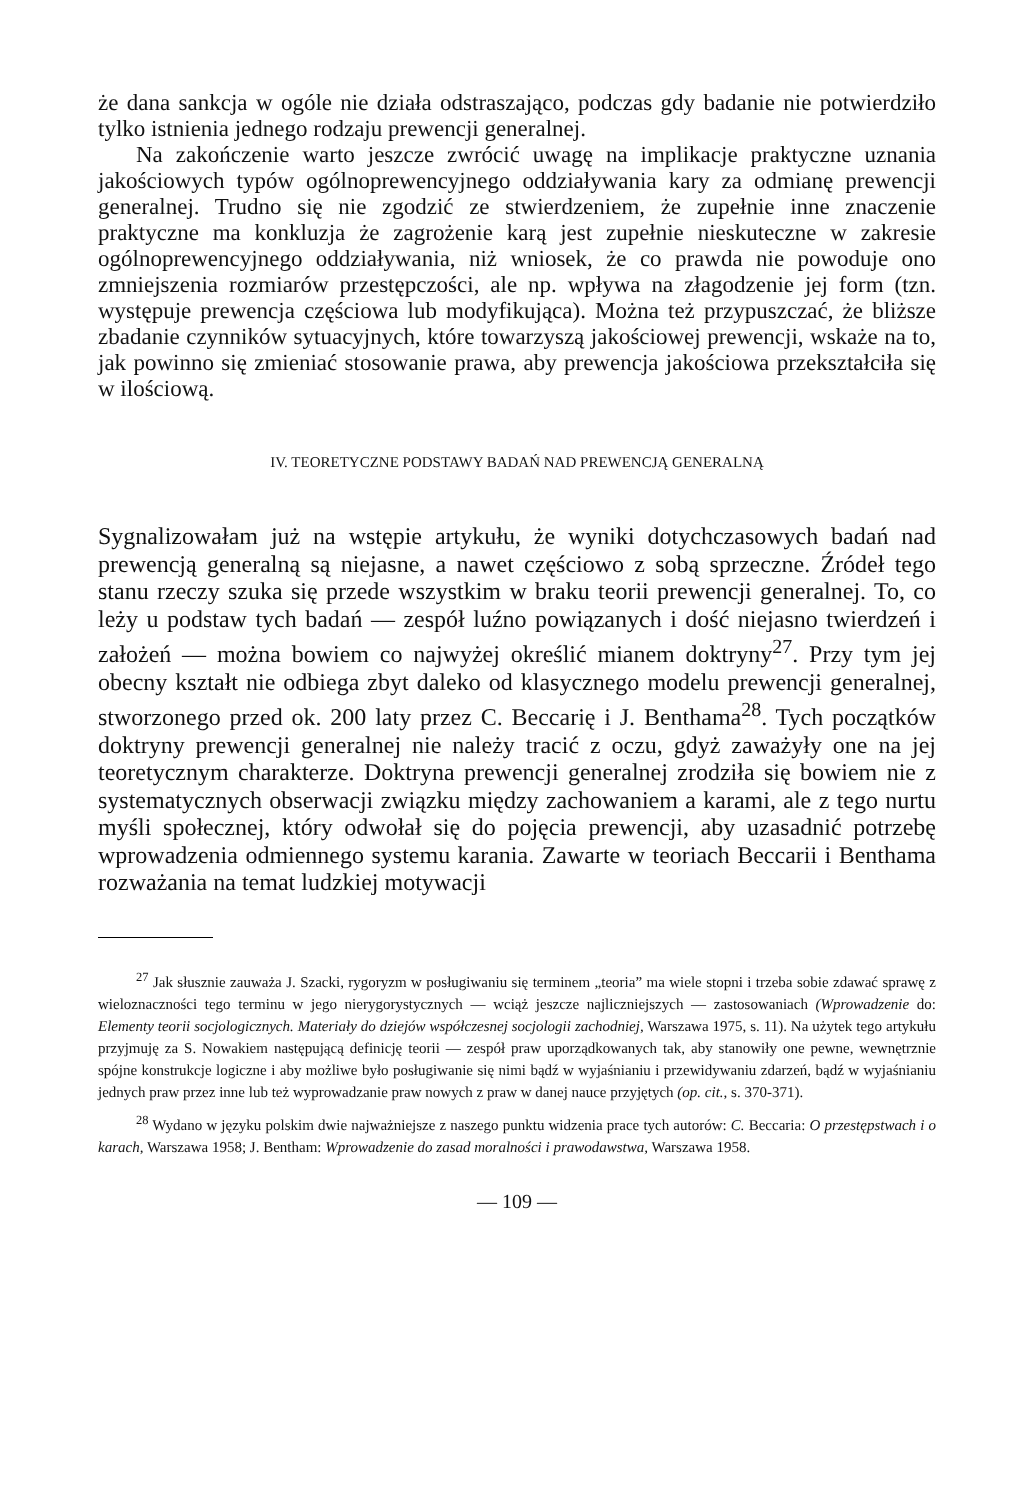że dana sankcja w ogóle nie działa odstraszająco, podczas gdy badanie nie potwierdziło tylko istnienia jednego rodzaju prewencji generalnej.
Na zakończenie warto jeszcze zwrócić uwagę na implikacje praktyczne uznania jakościowych typów ogólnoprewencyjnego oddziaływania kary za odmianę prewencji generalnej. Trudno się nie zgodzić ze stwierdzeniem, że zupełnie inne znaczenie praktyczne ma konkluzja że zagrożenie karą jest zupełnie nieskuteczne w zakresie ogólnoprewencyjnego oddziaływania, niż wniosek, że co prawda nie powoduje ono zmniejszenia rozmiarów przestępczości, ale np. wpływa na złagodzenie jej form (tzn. występuje prewencja częściowa lub modyfikująca). Można też przypuszczać, że bliższe zbadanie czynników sytuacyjnych, które towarzyszą jakościowej prewencji, wskaże na to, jak powinno się zmieniać stosowanie prawa, aby prewencja jakościowa przekształciła się w ilościową.
IV. TEORETYCZNE PODSTAWY BADAŃ NAD PREWENCJĄ GENERALNĄ
Sygnalizowałam już na wstępie artykułu, że wyniki dotychczasowych badań nad prewencją generalną są niejasne, a nawet częściowo z sobą sprzeczne. Źródeł tego stanu rzeczy szuka się przede wszystkim w braku teorii prewencji generalnej. To, co leży u podstaw tych badań — zespół luźno powiązanych i dość niejasno twierdzeń i założeń — można bowiem co najwyżej określić mianem doktryny<sup>27</sup>. Przy tym jej obecny kształt nie odbiega zbyt daleko od klasycznego modelu prewencji generalnej, stworzonego przed ok. 200 laty przez C. Beccarię i J. Benthama<sup>28</sup>. Tych początków doktryny prewencji generalnej nie należy tracić z oczu, gdyż zaważyły one na jej teoretycznym charakterze. Doktryna prewencji generalnej zrodziła się bowiem nie z systematycznych obserwacji związku między zachowaniem a karami, ale z tego nurtu myśli społecznej, który odwołał się do pojęcia prewencji, aby uzasadnić potrzebę wprowadzenia odmiennego systemu karania. Zawarte w teoriach Beccarii i Benthama rozważania na temat ludzkiej motywacji
<sup>27</sup> Jak słusznie zauważa J. Szacki, rygoryzm w posługiwaniu się terminem „teoria” ma wiele stopni i trzeba sobie zdawać sprawę z wieloznaczności tego terminu w jego nierygorystycznych — wciąż jeszcze najliczniejszych — zastosowaniach (Wprowadzenie do: Elementy teorii socjologicznych. Materiały do dziejów współczesnej socjologii zachodniej, Warszawa 1975, s. 11). Na użytek tego artykułu przyjmuję za S. Nowakiem następującą definicję teorii — zespół praw uporządkowanych tak, aby stanowiły one pewne, wewnętrznie spójne konstrukcje logiczne i aby możliwe było posługiwanie się nimi bądź w wyjaśnianiu i przewidywaniu zdarzeń, bądź w wyjaśnianiu jednych praw przez inne lub też wyprowadzanie praw nowych z praw w danej nauce przyjętych (op. cit., s. 370-371).
<sup>28</sup> Wydano w języku polskim dwie najważniejsze z naszego punktu widzenia prace tych autorów: C. Beccaria: O przestępstwach i o karach, Warszawa 1958; J. Bentham: Wprowadzenie do zasad moralności i prawodawstwa, Warszawa 1958.
— 109 —